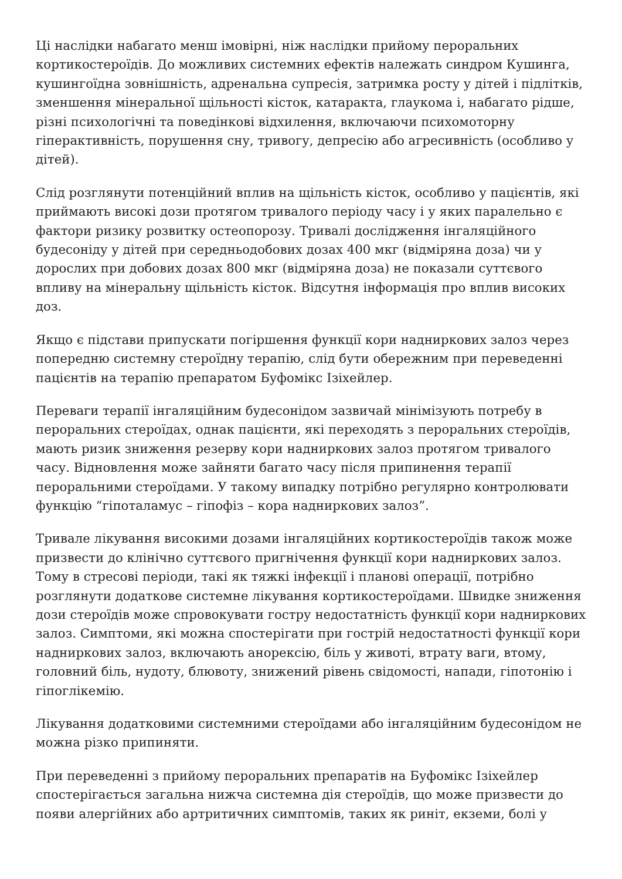Ці наслідки набагато менш імовірні, ніж наслідки прийому пероральних кортикостероїдів. До можливих системних ефектів належать синдром Кушинга, кушингоїдна зовнішність, адренальна супресія, затримка росту у дітей і підлітків, зменшення мінеральної щільності кісток, катаракта, глаукома і, набагато рідше, різні психологічні та поведінкові відхилення, включаючи психомоторну гіперактивність, порушення сну, тривогу, депресію або агресивність (особливо у дітей).
Слід розглянути потенційний вплив на щільність кісток, особливо у пацієнтів, які приймають високі дози протягом тривалого періоду часу і у яких паралельно є фактори ризику розвитку остеопорозу. Тривалі дослідження інгаляційного будесоніду у дітей при середньодобових дозах 400 мкг (відміряна доза) чи у дорослих при добових дозах 800 мкг (відміряна доза) не показали суттєвого впливу на мінеральну щільність кісток. Відсутня інформація про вплив високих доз.
Якщо є підстави припускати погіршення функції кори надниркових залоз через попередню системну стероїдну терапію, слід бути обережним при переведенні пацієнтів на терапію препаратом Буфомікс Ізіхейлер.
Переваги терапії інгаляційним будесонідом зазвичай мінімізують потребу в пероральних стероїдах, однак пацієнти, які переходять з пероральних стероїдів, мають ризик зниження резерву кори надниркових залоз протягом тривалого часу. Відновлення може зайняти багато часу після припинення терапії пероральними стероїдами. У такому випадку потрібно регулярно контролювати функцію “гіпоталамус – гіпофіз – кора надниркових залоз”.
Тривале лікування високими дозами інгаляційних кортикостероїдів також може призвести до клінічно суттєвого пригнічення функції кори надниркових залоз. Тому в стресові періоди, такі як тяжкі інфекції і планові операції, потрібно розглянути додаткове системне лікування кортикостероїдами. Швидке зниження дози стероїдів може спровокувати гостру недостатність функції кори надниркових залоз. Симптоми, які можна спостерігати при гострій недостатності функції кори надниркових залоз, включають анорексію, біль у животі, втрату ваги, втому, головний біль, нудоту, блювоту, знижений рівень свідомості, напади, гіпотонію і гіпоглікемію.
Лікування додатковими системними стероїдами або інгаляційним будесонідом не можна різко припиняти.
При переведенні з прийому пероральних препаратів на Буфомікс Ізіхейлер спостерігається загальна нижча системна дія стероїдів, що може призвести до появи алергійних або артритичних симптомів, таких як риніт, екземи, болі у